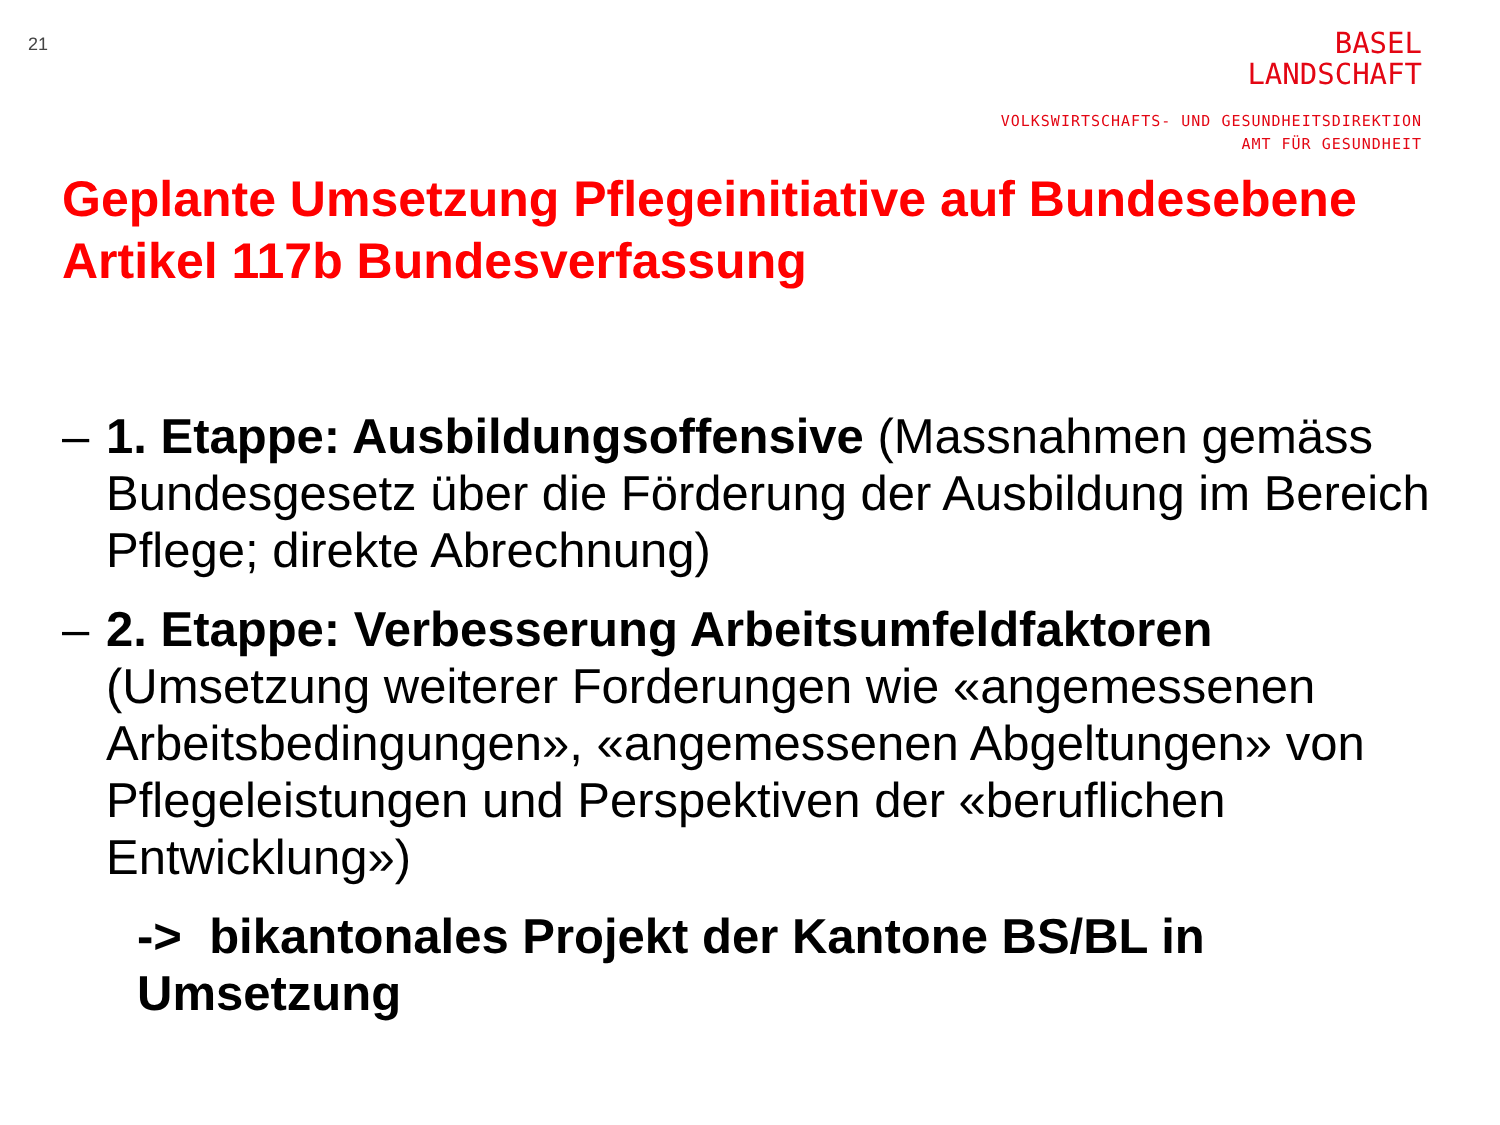21
BASEL
LANDSCHAFT
VOLKSWIRTSCHAFTS- UND GESUNDHEITSDIREKTION
AMT FÜR GESUNDHEIT
Geplante Umsetzung Pflegeinitiative auf Bundesebene
Artikel 117b Bundesverfassung
– 1. Etappe: Ausbildungsoffensive (Massnahmen gemäss Bundesgesetz über die Förderung der Ausbildung im Bereich Pflege; direkte Abrechnung)
– 2. Etappe: Verbesserung Arbeitsumfeldfaktoren (Umsetzung weiterer Forderungen wie «angemessenen Arbeitsbedingungen», «angemessenen Abgeltungen» von Pflegeleistungen und Perspektiven der «beruflichen Entwicklung»)
-> bikantonales Projekt der Kantone BS/BL in Umsetzung